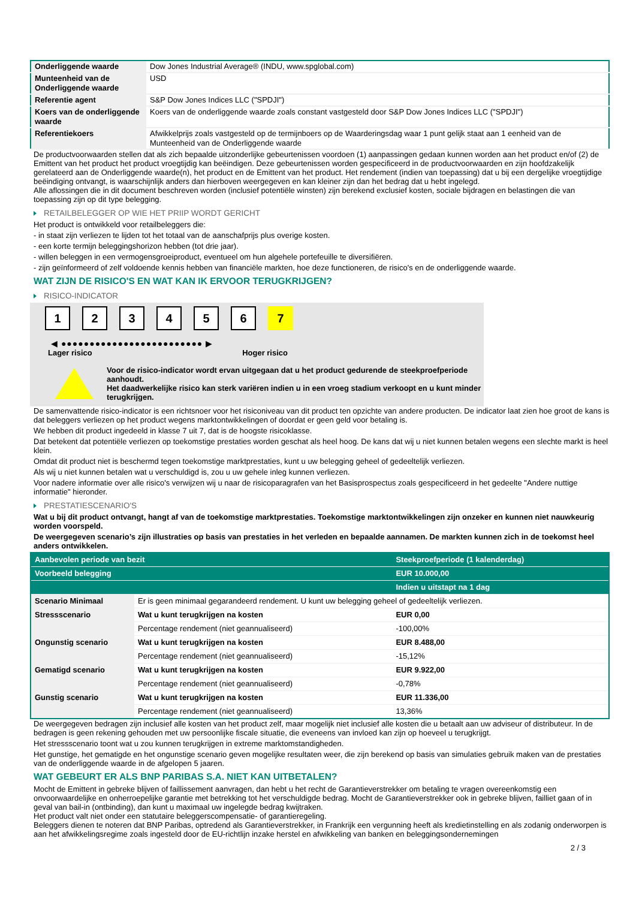| Onderliggende waarde | Dow Jones Industrial Average® (INDU, www.spglobal.com) |
| Munteenheid van de Onderliggende waarde | USD |
| Referentie agent | S&P Dow Jones Indices LLC ("SPDJI") |
| Koers van de onderliggende waarde | Koers van de onderliggende waarde zoals constant vastgesteld door S&P Dow Jones Indices LLC ("SPDJI") |
| Referentiekoers | Afwikkelprijs zoals vastgesteld op de termijnboers op de Waarderingsdag waar 1 punt gelijk staat aan 1 eenheid van de Munteenheid van de Onderliggende waarde |
De productvoorwaarden stellen dat als zich bepaalde uitzonderlijke gebeurtenissen voordoen (1) aanpassingen gedaan kunnen worden aan het product en/of (2) de Emittent van het product het product vroegtijdig kan beëindigen. Deze gebeurtenissen worden gespecificeerd in de productvoorwaarden en zijn hoofdzakelijk gerelateerd aan de Onderliggende waarde(n), het product en de Emittent van het product. Het rendement (indien van toepassing) dat u bij een dergelijke vroegtijdige beëindiging ontvangt, is waarschijnlijk anders dan hierboven weergegeven en kan kleiner zijn dan het bedrag dat u hebt ingelegd.
Alle aflossingen die in dit document beschreven worden (inclusief potentiële winsten) zijn berekend exclusief kosten, sociale bijdragen en belastingen die van toepassing zijn op dit type belegging.
RETAILBELEGGER OP WIE HET PRIIP WORDT GERICHT
Het product is ontwikkeld voor retailbeleggers die:
- in staat zijn verliezen te lijden tot het totaal van de aanschafprijs plus overige kosten.
- een korte termijn beleggingshorizon hebben (tot drie jaar).
- willen beleggen in een vermogensgroeiproduct, eventueel om hun algehele portefeuille te diversifiëren.
- zijn geïnformeerd of zelf voldoende kennis hebben van financiële markten, hoe deze functioneren, de risico's en de onderliggende waarde.
WAT ZIJN DE RISICO'S EN WAT KAN IK ERVOOR TERUGKRIJGEN?
RISICO-INDICATOR
1 2 3 4 5 6 7
◀ ●●●●●●●●●●●●●●●●●●●●●●●●● ▶
Lager risico Hoger risico
Voor de risico-indicator wordt ervan uitgegaan dat u het product gedurende de steekproefperiode aanhoudt.
Het daadwerkelijke risico kan sterk variëren indien u in een vroeg stadium verkoopt en u kunt minder terugkrijgen.
De samenvattende risico-indicator is een richtsnoer voor het risiconiveau van dit product ten opzichte van andere producten. De indicator laat zien hoe groot de kans is dat beleggers verliezen op het product wegens marktontwikkelingen of doordat er geen geld voor betaling is.
We hebben dit product ingedeeld in klasse 7 uit 7, dat is de hoogste risicoklasse.
Dat betekent dat potentiële verliezen op toekomstige prestaties worden geschat als heel hoog. De kans dat wij u niet kunnen betalen wegens een slechte markt is heel klein.
Omdat dit product niet is beschermd tegen toekomstige marktprestaties, kunt u uw belegging geheel of gedeeltelijk verliezen.
Als wij u niet kunnen betalen wat u verschuldigd is, zou u uw gehele inleg kunnen verliezen.
Voor nadere informatie over alle risico's verwijzen wij u naar de risicoparagrafen van het Basisprospectus zoals gespecificeerd in het gedeelte "Andere nuttige informatie" hieronder.
PRESTATIESCENARIO'S
Wat u bij dit product ontvangt, hangt af van de toekomstige marktprestaties. Toekomstige marktontwikkelingen zijn onzeker en kunnen niet nauwkeurig worden voorspeld.
De weergegeven scenario’s zijn illustraties op basis van prestaties in het verleden en bepaalde aannamen. De markten kunnen zich in de toekomst heel anders ontwikkelen.
| Aanbevolen periode van bezit | | Steekproefperiode (1 kalenderdag) |
| Voorbeeld belegging | | EUR 10.000,00 |
| | | Indien u uitstapt na 1 dag |
| Scenario Minimaal | Er is geen minimaal gegarandeerd rendement. U kunt uw belegging geheel of gedeeltelijk verliezen. | |
| Stressscenario | Wat u kunt terugkrijgen na kosten | EUR 0,00 |
| | Percentage rendement (niet geannualiseerd) | -100,00% |
| Ongunstig scenario | Wat u kunt terugkrijgen na kosten | EUR 8.488,00 |
| | Percentage rendement (niet geannualiseerd) | -15,12% |
| Gematigd scenario | Wat u kunt terugkrijgen na kosten | EUR 9.922,00 |
| | Percentage rendement (niet geannualiseerd) | -0,78% |
| Gunstig scenario | Wat u kunt terugkrijgen na kosten | EUR 11.336,00 |
| | Percentage rendement (niet geannualiseerd) | 13,36% |
De weergegeven bedragen zijn inclusief alle kosten van het product zelf, maar mogelijk niet inclusief alle kosten die u betaalt aan uw adviseur of distributeur. In de bedragen is geen rekening gehouden met uw persoonlijke fiscale situatie, die eveneens van invloed kan zijn op hoeveel u terugkrijgt.
Het stressscenario toont wat u zou kunnen terugkrijgen in extreme marktomstandigheden.
Het gunstige, het gematigde en het ongunstige scenario geven mogelijke resultaten weer, die zijn berekend op basis van simulaties gebruik maken van de prestaties van de onderliggende waarde in de afgelopen 5 jaaren.
WAT GEBEURT ER ALS BNP PARIBAS S.A. NIET KAN UITBETALEN?
Mocht de Emittent in gebreke blijven of faillissement aanvragen, dan hebt u het recht de Garantieverstrekker om betaling te vragen overeenkomstig een onvoorwaardelijke en onherroepelijke garantie met betrekking tot het verschuldigde bedrag. Mocht de Garantieverstrekker ook in gebreke blijven, failliet gaan of in geval van bail-in (ontbinding), dan kunt u maximaal uw ingelegde bedrag kwijtraken.
Het product valt niet onder een statutaire beleggerscompensatie- of garantieregeling.
Beleggers dienen te noteren dat BNP Paribas, optredend als Garantieverstrekker, in Frankrijk een vergunning heeft als kredietinstelling en als zodanig onderworpen is aan het afwikkelingsregime zoals ingesteld door de EU-richtlijn inzake herstel en afwikkeling van banken en beleggingsondernemingen
2 / 3